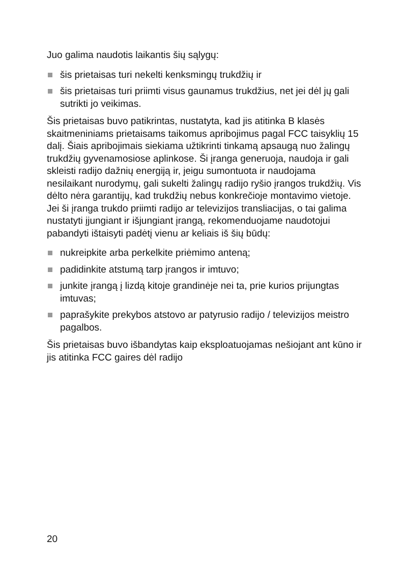Juo galima naudotis laikantis šių sąlygų:
šis prietaisas turi nekelti kenksmingų trukdžių ir
šis prietaisas turi priimti visus gaunamus trukdžius, net jei dėl jų gali sutrikti jo veikimas.
Šis prietaisas buvo patikrintas, nustatyta, kad jis atitinka B klasės skaitmeniniams prietaisams taikomus apribojimus pagal FCC taisyklių 15 dalį. Šiais apribojimais siekiama užtikrinti tinkamą apsaugą nuo žalingų trukdžių gyvenamosiose aplinkose. Ši įranga generuoja, naudoja ir gali skleisti radijo dažnių energiją ir, jeigu sumontuota ir naudojama nesilaikant nurodymų, gali sukelti žalingų radijo ryšio įrangos trukdžių. Vis dėlto nėra garantijų, kad trukdžių nebus konkrečioje montavimo vietoje. Jei ši įranga trukdo priimti radijo ar televizijos transliacijas, o tai galima nustatyti įjungiant ir išjungiant įrangą, rekomenduojame naudotojui pabandyti ištaisyti padėtį vienu ar keliais iš šių būdų:
nukreipkite arba perkelkite priėmimo anteną;
padidinkite atstumą tarp įrangos ir imtuvo;
junkite įrangą į lizdą kitoje grandinėje nei ta, prie kurios prijungtas imtuvas;
paprašykite prekybos atstovo ar patyrusio radijo / televizijos meistro pagalbos.
Šis prietaisas buvo išbandytas kaip eksploatuojamas nešiojant ant kūno ir jis atitinka FCC gaires dėl radijo
20